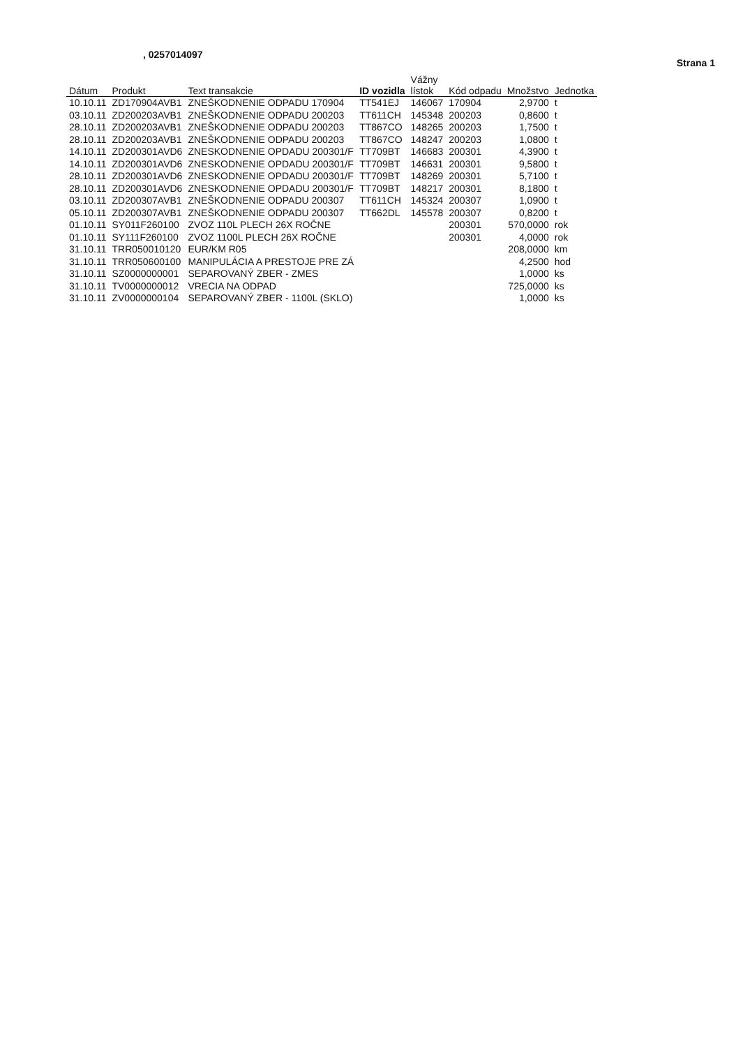, 0257014097 Strana 1
| Dátum | Produkt | Text transakcie | ID vozidla | Vážny lístok | Kód odpadu | Množstvo | Jednotka |
| --- | --- | --- | --- | --- | --- | --- | --- |
| 10.10.11 | ZD170904AVB1 | ZNEŠKODNENIE ODPADU 170904 | TT541EJ | 146067 | 170904 | 2,9700 | t |
| 03.10.11 | ZD200203AVB1 | ZNEŠKODNENIE ODPADU 200203 | TT611CH | 145348 | 200203 | 0,8600 | t |
| 28.10.11 | ZD200203AVB1 | ZNEŠKODNENIE ODPADU 200203 | TT867CO | 148265 | 200203 | 1,7500 | t |
| 28.10.11 | ZD200203AVB1 | ZNEŠKODNENIE ODPADU 200203 | TT867CO | 148247 | 200203 | 1,0800 | t |
| 14.10.11 | ZD200301AVD6 | ZNESKODNENIE OPDADU 200301/F | TT709BT | 146683 | 200301 | 4,3900 | t |
| 14.10.11 | ZD200301AVD6 | ZNESKODNENIE OPDADU 200301/F | TT709BT | 146631 | 200301 | 9,5800 | t |
| 28.10.11 | ZD200301AVD6 | ZNESKODNENIE OPDADU 200301/F | TT709BT | 148269 | 200301 | 5,7100 | t |
| 28.10.11 | ZD200301AVD6 | ZNESKODNENIE OPDADU 200301/F | TT709BT | 148217 | 200301 | 8,1800 | t |
| 03.10.11 | ZD200307AVB1 | ZNEŠKODNENIE ODPADU 200307 | TT611CH | 145324 | 200307 | 1,0900 | t |
| 05.10.11 | ZD200307AVB1 | ZNEŠKODNENIE ODPADU 200307 | TT662DL | 145578 | 200307 | 0,8200 | t |
| 01.10.11 | SY011F260100 | ZVOZ 110L PLECH 26X ROČNE | | | 200301 | 570,0000 | rok |
| 01.10.11 | SY111F260100 | ZVOZ 1100L PLECH 26X ROČNE | | | 200301 | 4,0000 | rok |
| 31.10.11 | TRR050010120 | EUR/KM R05 | | | | 208,0000 | km |
| 31.10.11 | TRR050600100 | MANIPULÁCIA A PRESTOJE PRE ZÁ | | | | 4,2500 | hod |
| 31.10.11 | SZ0000000001 | SEPAROVANÝ ZBER - ZMES | | | | 1,0000 | ks |
| 31.10.11 | TV0000000012 | VRECIA NA ODPAD | | | | 725,0000 | ks |
| 31.10.11 | ZV0000000104 | SEPAROVANÝ ZBER - 1100L (SKLO) | | | | 1,0000 | ks |